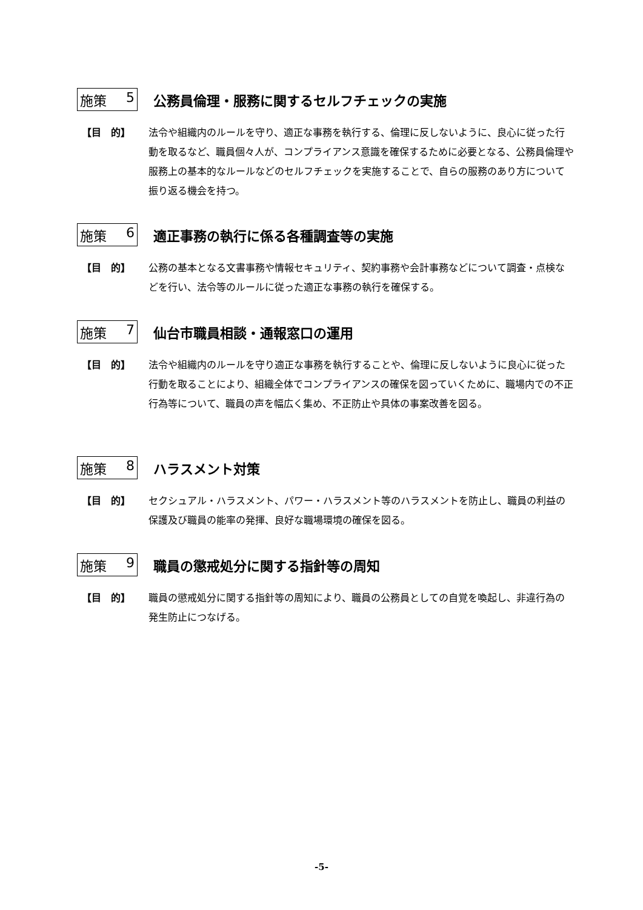施策 5 公務員倫理・服務に関するセルフチェックの実施
【目　的】 法令や組織内のルールを守り、適正な事務を執行する、倫理に反しないように、良心に従った行動を取るなど、職員個々人が、コンプライアンス意識を確保するために必要となる、公務員倫理や服務上の基本的なルールなどのセルフチェックを実施することで、自らの服務のあり方について振り返る機会を持つ。
施策 6 適正事務の執行に係る各種調査等の実施
【目　的】 公務の基本となる文書事務や情報セキュリティ、契約事務や会計事務などについて調査・点検などを行い、法令等のルールに従った適正な事務の執行を確保する。
施策 7 仙台市職員相談・通報窓口の運用
【目　的】 法令や組織内のルールを守り適正な事務を執行することや、倫理に反しないように良心に従った行動を取ることにより、組織全体でコンプライアンスの確保を図っていくために、職場内での不正行為等について、職員の声を幅広く集め、不正防止や具体の事案改善を図る。
施策 8 ハラスメント対策
【目　的】 セクシュアル・ハラスメント、パワー・ハラスメント等のハラスメントを防止し、職員の利益の保護及び職員の能率の発揮、良好な職場環境の確保を図る。
施策 9 職員の懲戒処分に関する指針等の周知
【目　的】 職員の懲戒処分に関する指針等の周知により、職員の公務員としての自覚を喚起し、非違行為の発生防止につなげる。
-5-